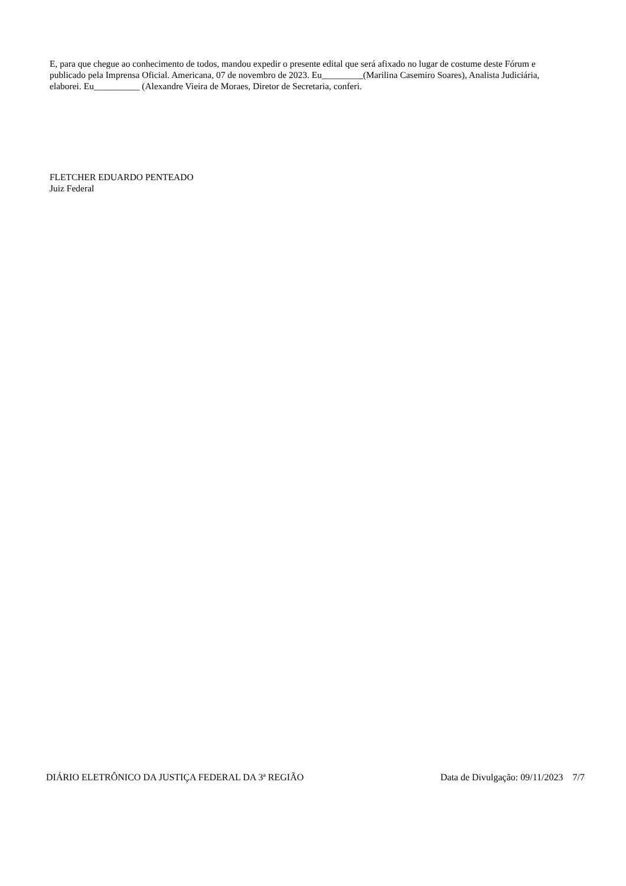E, para que chegue ao conhecimento de todos, mandou expedir o presente edital que será afixado no lugar de costume deste Fórum e publicado pela Imprensa Oficial. Americana, 07 de novembro de 2023. Eu_________(Marilina Casemiro Soares), Analista Judiciária, elaborei. Eu__________ (Alexandre Vieira de Moraes, Diretor de Secretaria, conferi.
FLETCHER EDUARDO PENTEADO
Juiz Federal
DIÁRIO ELETRÔNICO DA JUSTIÇA FEDERAL DA 3ª REGIÃO Data de Divulgação: 09/11/2023 7/7